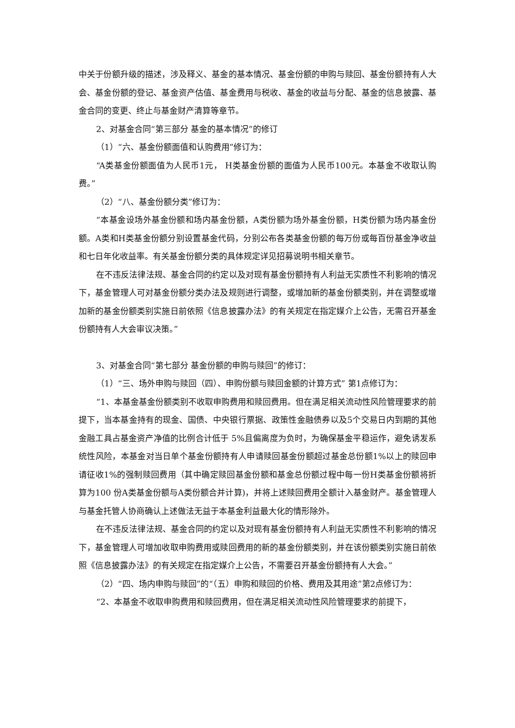中关于份额升级的描述，涉及释义、基金的基本情况、基金份额的申购与赎回、基金份额持有人大会、基金份额的登记、基金资产估值、基金费用与税收、基金的收益与分配、基金的信息披露、基金合同的变更、终止与基金财产清算等章节。
2、对基金合同“第三部分 基金的基本情况”的修订
（1）“六、基金份额面值和认购费用”修订为：
“A类基金份额面值为人民币1元， H类基金份额的面值为人民币100元。本基金不收取认购费。”
（2）“八、基金份额分类”修订为：
“本基金设场外基金份额和场内基金份额，A类份额为场外基金份额，H类份额为场内基金份额。A类和H类基金份额分别设置基金代码，分别公布各类基金份额的每万份或每百份基金净收益和七日年化收益率。有关基金份额分类的具体规定详见招募说明书相关章节。
在不违反法律法规、基金合同的约定以及对现有基金份额持有人利益无实质性不利影响的情况下，基金管理人可对基金份额分类办法及规则进行调整，或增加新的基金份额类别，并在调整或增加新的基金份额类别实施日前依照《信息披露办法》的有关规定在指定媒介上公告，无需召开基金份额持有人大会审议决策。”
3、对基金合同“第七部分 基金份额的申购与赎回”的修订：
（1）“三、场外申购与赎回（四）、申购份额与赎回金额的计算方式” 第1点修订为：
“1、本基金基金份额类别不收取申购费用和赎回费用。但在满足相关流动性风险管理要求的前提下，当本基金持有的现金、国债、中央银行票据、政策性金融债券以及5个交易日内到期的其他金融工具占基金资产净值的比例合计低于 5%且偏离度为负时，为确保基金平稳运作，避免诱发系统性风险，本基金对当日单个基金份额持有人申请赎回基金份额超过基金总份额1%以上的赎回申请征收1%的强制赎回费用（其中确定赎回基金份额和基金总份额过程中每一份H类基金份额将折算为100 份A类基金份额与A类份额合并计算)，并将上述赎回费用全额计入基金财产。基金管理人与基金托管人协商确认上述做法无益于本基金利益最大化的情形除外。
在不违反法律法规、基金合同的约定以及对现有基金份额持有人利益无实质性不利影响的情况下，基金管理人可增加收取申购费用或赎回费用的新的基金份额类别，并在该份额类别实施日前依照《信息披露办法》的有关规定在指定媒介上公告，不需要召开基金份额持有人大会。”
（2）“四、场内申购与赎回”的“（五）申购和赎回的价格、费用及其用途”第2点修订为：
“2、本基金不收取申购费用和赎回费用，但在满足相关流动性风险管理要求的前提下，